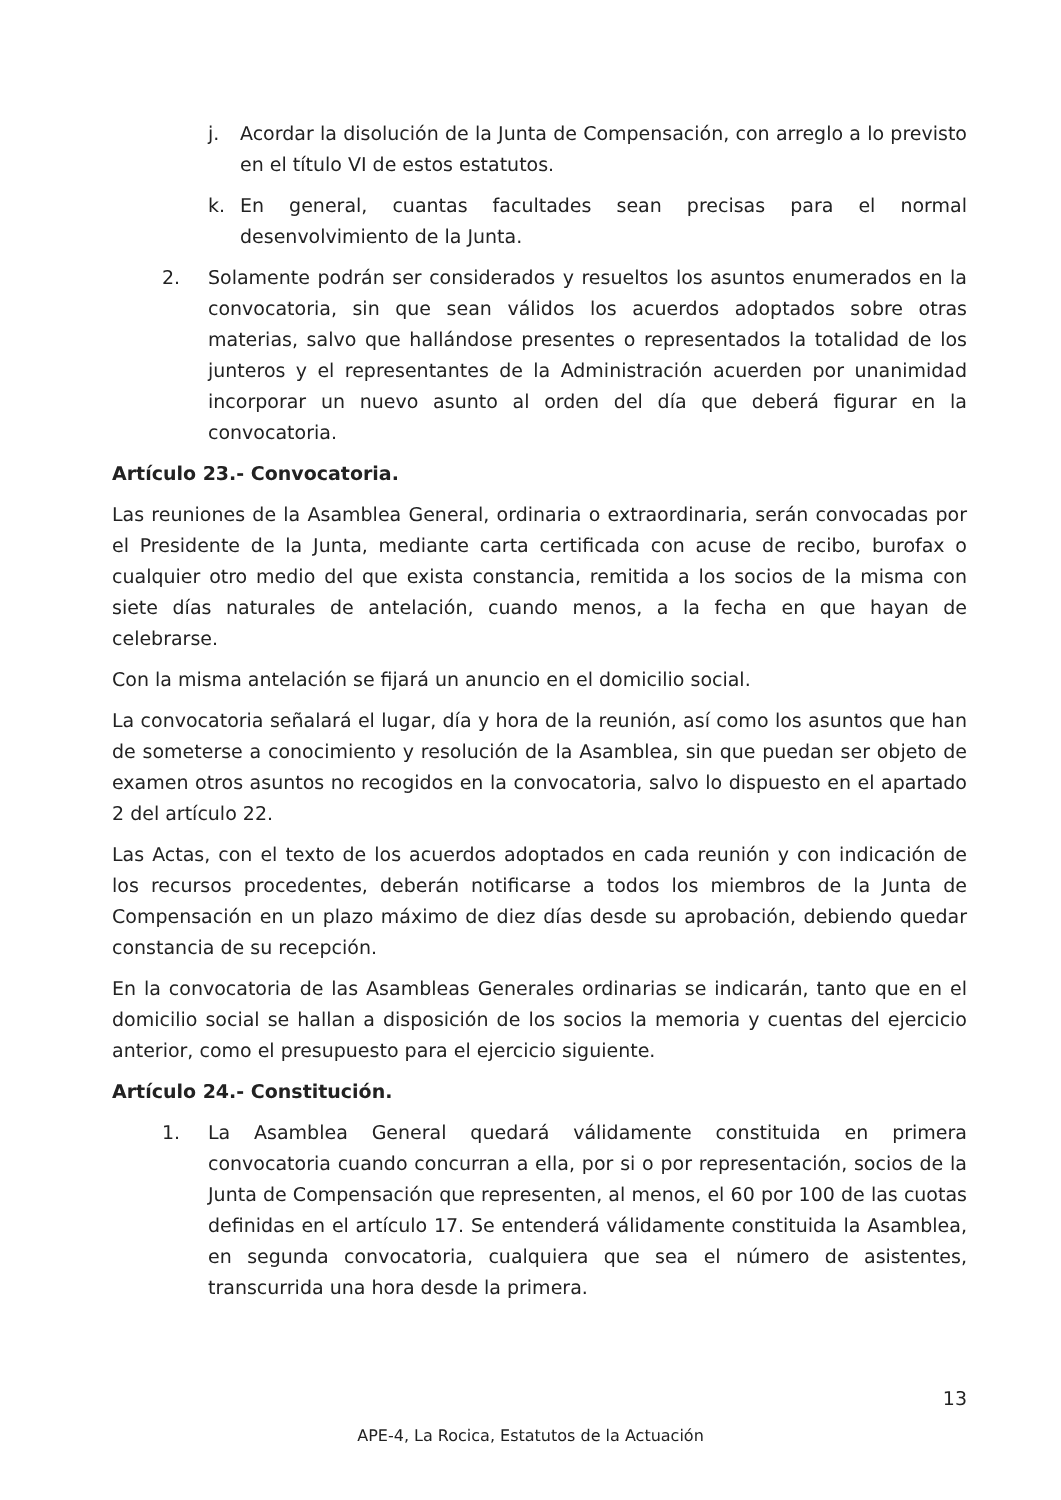j. Acordar la disolución de la Junta de Compensación, con arreglo a lo previsto en el título VI de estos estatutos.
k. En general, cuantas facultades sean precisas para el normal desenvolvimiento de la Junta.
2. Solamente podrán ser considerados y resueltos los asuntos enumerados en la convocatoria, sin que sean válidos los acuerdos adoptados sobre otras materias, salvo que hallándose presentes o representados la totalidad de los junteros y el representantes de la Administración acuerden por unanimidad incorporar un nuevo asunto al orden del día que deberá figurar en la convocatoria.
Artículo 23.- Convocatoria.
Las reuniones de la Asamblea General, ordinaria o extraordinaria, serán convocadas por el Presidente de la Junta, mediante carta certificada con acuse de recibo, burofax o cualquier otro medio del que exista constancia, remitida a los socios de la misma con siete días naturales de antelación, cuando menos, a la fecha en que hayan de celebrarse.
Con la misma antelación se fijará un anuncio en el domicilio social.
La convocatoria señalará el lugar, día y hora de la reunión, así como los asuntos que han de someterse a conocimiento y resolución de la Asamblea, sin que puedan ser objeto de examen otros asuntos no recogidos en la convocatoria, salvo lo dispuesto en el apartado 2 del artículo 22.
Las Actas, con el texto de los acuerdos adoptados en cada reunión y con indicación de los recursos procedentes, deberán notificarse a todos los miembros de la Junta de Compensación en un plazo máximo de diez días desde su aprobación, debiendo quedar constancia de su recepción.
En la convocatoria de las Asambleas Generales ordinarias se indicarán, tanto que en el domicilio social se hallan a disposición de los socios la memoria y cuentas del ejercicio anterior, como el presupuesto para el ejercicio siguiente.
Artículo 24.- Constitución.
1. La Asamblea General quedará válidamente constituida en primera convocatoria cuando concurran a ella, por si o por representación, socios de la Junta de Compensación que representen, al menos, el 60 por 100 de las cuotas definidas en el artículo 17. Se entenderá válidamente constituida la Asamblea, en segunda convocatoria, cualquiera que sea el número de asistentes, transcurrida una hora desde la primera.
13
APE-4, La Rocica, Estatutos de la Actuación